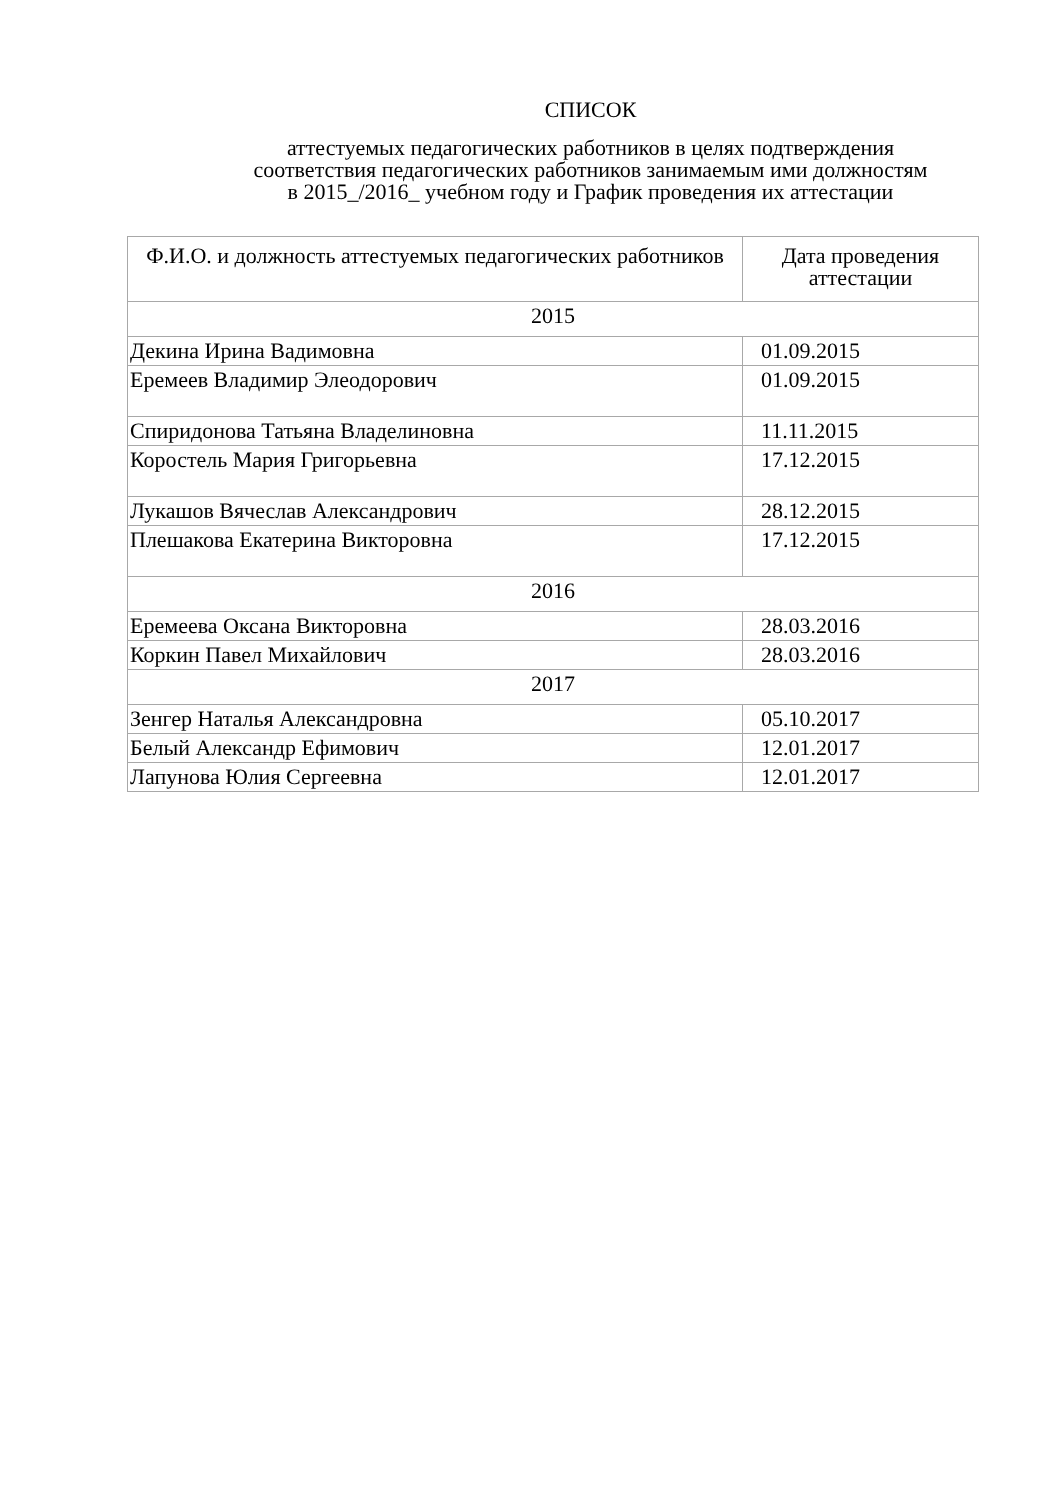СПИСОК
аттестуемых педагогических работников в целях подтверждения
соответствия педагогических работников занимаемым ими должностям
в 2015_/2016_ учебном году и График проведения их аттестации
| Ф.И.О. и должность аттестуемых педагогических работников | Дата проведения аттестации |
| --- | --- |
| 2015 | |
| Декина Ирина Вадимовна | 01.09.2015 |
| Еремеев Владимир Элеодорович | 01.09.2015 |
| Спиридонова Татьяна Владелиновна | 11.11.2015 |
| Коростель Мария Григорьевна | 17.12.2015 |
| Лукашов Вячеслав Александрович | 28.12.2015 |
| Плешакова Екатерина Викторовна | 17.12.2015 |
| 2016 | |
| Еремеева Оксана Викторовна | 28.03.2016 |
| Коркин Павел Михайлович | 28.03.2016 |
| 2017 | |
| Зенгер Наталья Александровна | 05.10.2017 |
| Белый Александр Ефимович | 12.01.2017 |
| Лапунова Юлия Сергеевна | 12.01.2017 |